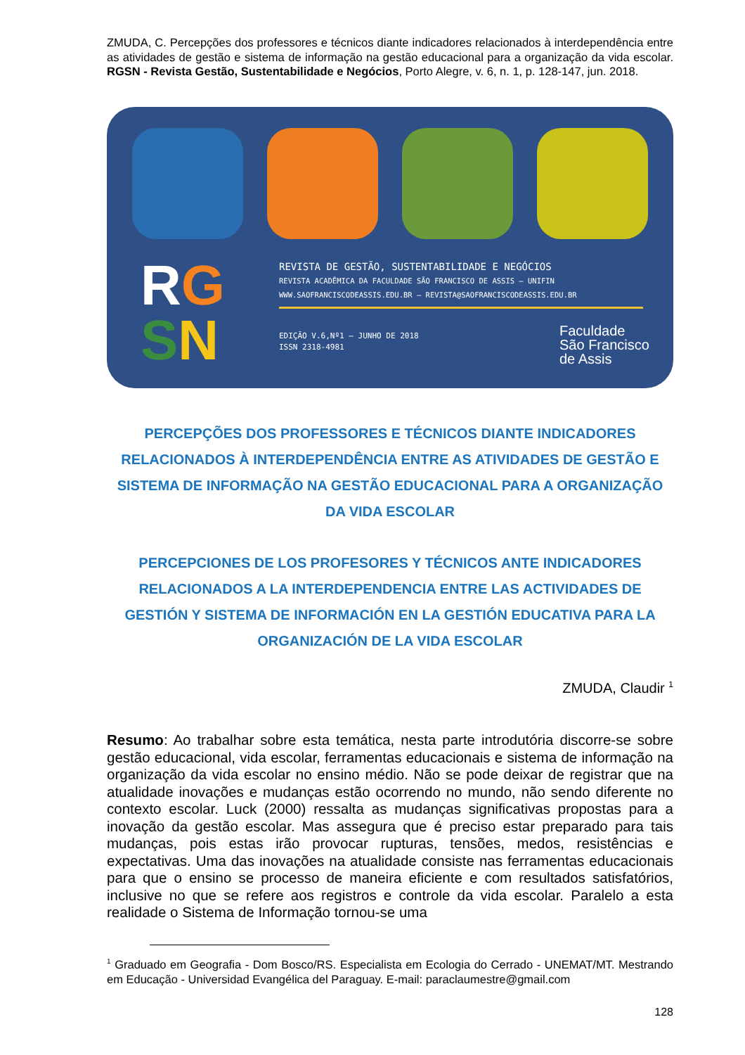ZMUDA, C. Percepções dos professores e técnicos diante indicadores relacionados à interdependência entre as atividades de gestão e sistema de informação na gestão educacional para a organização da vida escolar. RGSN - Revista Gestão, Sustentabilidade e Negócios, Porto Alegre, v. 6, n. 1, p. 128-147, jun. 2018.
RG
SN
REVISTA DE GESTÃO, SUSTENTABILIDADE E NEGÓCIOS
REVISTA ACADÊMICA DA FACULDADE SÃO FRANCISCO DE ASSIS – UNIFIN
WWW.SAOFRANCISCODEASSIS.EDU.BR – REVISTA@SAOFRANCISCODEASSIS.EDU.BR
EDIÇÃO V.6,Nº1 – JUNHO DE 2018
ISSN 2318-4981
Faculdade
São Francisco
de Assis
PERCEPÇÕES DOS PROFESSORES E TÉCNICOS DIANTE INDICADORES RELACIONADOS À INTERDEPENDÊNCIA ENTRE AS ATIVIDADES DE GESTÃO E SISTEMA DE INFORMAÇÃO NA GESTÃO EDUCACIONAL PARA A ORGANIZAÇÃO DA VIDA ESCOLAR
PERCEPCIONES DE LOS PROFESORES Y TÉCNICOS ANTE INDICADORES RELACIONADOS A LA INTERDEPENDENCIA ENTRE LAS ACTIVIDADES DE GESTIÓN Y SISTEMA DE INFORMACIÓN EN LA GESTIÓN EDUCATIVA PARA LA ORGANIZACIÓN DE LA VIDA ESCOLAR
ZMUDA, Claudir <sup>1</sup>
Resumo: Ao trabalhar sobre esta temática, nesta parte introdutória discorre-se sobre gestão educacional, vida escolar, ferramentas educacionais e sistema de informação na organização da vida escolar no ensino médio. Não se pode deixar de registrar que na atualidade inovações e mudanças estão ocorrendo no mundo, não sendo diferente no contexto escolar. Luck (2000) ressalta as mudanças significativas propostas para a inovação da gestão escolar. Mas assegura que é preciso estar preparado para tais mudanças, pois estas irão provocar rupturas, tensões, medos, resistências e expectativas. Uma das inovações na atualidade consiste nas ferramentas educacionais para que o ensino se processo de maneira eficiente e com resultados satisfatórios, inclusive no que se refere aos registros e controle da vida escolar. Paralelo a esta realidade o Sistema de Informação tornou-se uma
<sup>1</sup> Graduado em Geografia - Dom Bosco/RS. Especialista em Ecologia do Cerrado - UNEMAT/MT. Mestrando em Educação - Universidad Evangélica del Paraguay. E-mail: paraclaumestre@gmail.com
128